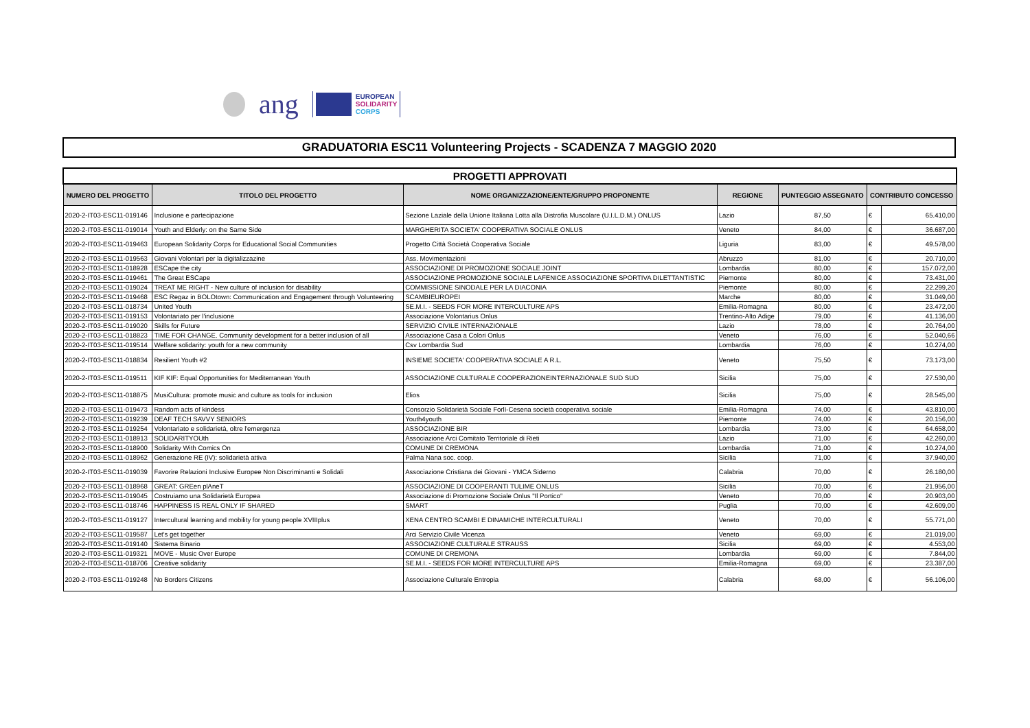ang
EUROPEAN
SOLIDARITY
CORPS
GRADUATORIA ESC11 Volunteering Projects - SCADENZA 7 MAGGIO 2020
| PROGETTI APPROVATI | | | | | | |
| NUMERO DEL PROGETTO | TITOLO DEL PROGETTO | NOME ORGANIZZAZIONE/ENTE/GRUPPO PROPONENTE | REGIONE | PUNTEGGIO ASSEGNATO | CONTRIBUTO CONCESSO | |
| 2020-2-IT03-ESC11-019146 | Inclusione e partecipazione | Sezione Laziale della Unione Italiana Lotta alla Distrofia Muscolare (U.I.L.D.M.) ONLUS | Lazio | 87,50 | € | 65.410,00 |
| 2020-2-IT03-ESC11-019014 | Youth and Elderly: on the Same Side | MARGHERITA SOCIETA' COOPERATIVA SOCIALE ONLUS | Veneto | 84,00 | € | 36.687,00 |
| 2020-2-IT03-ESC11-019463 | European Solidarity Corps for Educational Social Communities | Progetto Città Società Cooperativa Sociale | Liguria | 83,00 | € | 49.578,00 |
| 2020-2-IT03-ESC11-019563 | Giovani Volontari per la digitalizzazine | Ass. Movimentazioni | Abruzzo | 81,00 | € | 20.710,00 |
| 2020-2-IT03-ESC11-018928 | ESCape the city | ASSOCIAZIONE DI PROMOZIONE SOCIALE JOINT | Lombardia | 80,00 | € | 157.072,00 |
| 2020-2-IT03-ESC11-019461 | The Great ESCape | ASSOCIAZIONE PROMOZIONE SOCIALE LAFENICE ASSOCIAZIONE SPORTIVA DILETTANTISTIC | Piemonte | 80,00 | € | 73.431,00 |
| 2020-2-IT03-ESC11-019024 | TREAT ME RIGHT - New culture of inclusion for disability | COMMISSIONE SINODALE PER LA DIACONIA | Piemonte | 80,00 | € | 22.299,20 |
| 2020-2-IT03-ESC11-019468 | ESC Regaz in BOLOtown: Communication and Engagement through Volunteering | SCAMBIEUROPEI | Marche | 80,00 | € | 31.049,00 |
| 2020-2-IT03-ESC11-018734 | United Youth | SE.M.I. - SEEDS FOR MORE INTERCULTURE APS | Emilia-Romagna | 80,00 | € | 23.472,00 |
| 2020-2-IT03-ESC11-019153 | Volontariato per l'inclusione | Associazione Volontarius Onlus | Trentino-Alto Adige | 79,00 | € | 41.136,00 |
| 2020-2-IT03-ESC11-019020 | Skills for Future | SERVIZIO CIVILE INTERNAZIONALE | Lazio | 78,00 | € | 20.764,00 |
| 2020-2-IT03-ESC11-018823 | TIME FOR CHANGE. Community development for a better inclusion of all | Associazione Casa a Colori Onlus | Veneto | 76,00 | € | 52.040,66 |
| 2020-2-IT03-ESC11-019514 | Welfare solidarity: youth for a new community | Csv Lombardia Sud | Lombardia | 76,00 | € | 10.274,00 |
| 2020-2-IT03-ESC11-018834 | Resilient Youth #2 | INSIEME SOCIETA' COOPERATIVA SOCIALE A R.L. | Veneto | 75,50 | € | 73.173,00 |
| 2020-2-IT03-ESC11-019511 | KIF KIF: Equal Opportunities for Mediterranean Youth | ASSOCIAZIONE CULTURALE COOPERAZIONEINTERNAZIONALE SUD SUD | Sicilia | 75,00 | € | 27.530,00 |
| 2020-2-IT03-ESC11-018875 | MusiCultura: promote music and culture as tools for inclusion | Elios | Sicilia | 75,00 | € | 28.545,00 |
| 2020-2-IT03-ESC11-019473 | Random acts of kindess | Consorzio Solidarietà Sociale Forlì-Cesena società cooperativa sociale | Emilia-Romagna | 74,00 | € | 43.810,00 |
| 2020-2-IT03-ESC11-019239 | DEAF TECH SAVVY SENIORS | Youth4youth | Piemonte | 74,00 | € | 20.156,00 |
| 2020-2-IT03-ESC11-019254 | Volontariato e solidarietà, oltre l'emergenza | ASSOCIAZIONE BIR | Lombardia | 73,00 | € | 64.658,00 |
| 2020-2-IT03-ESC11-018913 | SOLIDARITYOUth | Associazione Arci Comitato Territoriale di Rieti | Lazio | 71,00 | € | 42.260,00 |
| 2020-2-IT03-ESC11-018900 | Solidarity With Comics On | COMUNE DI CREMONA | Lombardia | 71,00 | € | 10.274,00 |
| 2020-2-IT03-ESC11-018962 | Generazione RE (IV): solidarietà attiva | Palma Nana soc. coop. | Sicilia | 71,00 | € | 37.940,00 |
| 2020-2-IT03-ESC11-019039 | Favorire Relazioni Inclusive Europee Non Discriminanti e Solidali | Associazione Cristiana dei Giovani - YMCA Siderno | Calabria | 70,00 | € | 26.180,00 |
| 2020-2-IT03-ESC11-018968 | GREAT: GREen plAneT | ASSOCIAZIONE DI COOPERANTI TULIME ONLUS | Sicilia | 70,00 | € | 21.956,00 |
| 2020-2-IT03-ESC11-019045 | Costruiamo una Solidarietà Europea | Associazione di Promozione Sociale Onlus "Il Portico" | Veneto | 70,00 | € | 20.903,00 |
| 2020-2-IT03-ESC11-018746 | HAPPINESS IS REAL ONLY IF SHARED | SMART | Puglia | 70,00 | € | 42.609,00 |
| 2020-2-IT03-ESC11-019127 | Intercultural learning and mobility for young people XVIIIplus | XENA CENTRO SCAMBI E DINAMICHE INTERCULTURALI | Veneto | 70,00 | € | 55.771,00 |
| 2020-2-IT03-ESC11-019587 | Let's get together | Arci Servizio Civile Vicenza | Veneto | 69,00 | € | 21.019,00 |
| 2020-2-IT03-ESC11-019140 | Sistema Binario | ASSOCIAZIONE CULTURALE STRAUSS | Sicilia | 69,00 | € | 4.553,00 |
| 2020-2-IT03-ESC11-019321 | MOVE - Music Over Europe | COMUNE DI CREMONA | Lombardia | 69,00 | € | 7.844,00 |
| 2020-2-IT03-ESC11-018706 | Creative solidarity | SE.M.I. - SEEDS FOR MORE INTERCULTURE APS | Emilia-Romagna | 69,00 | € | 23.387,00 |
| 2020-2-IT03-ESC11-019248 | No Borders Citizens | Associazione Culturale Entropia | Calabria | 68,00 | € | 56.106,00 |